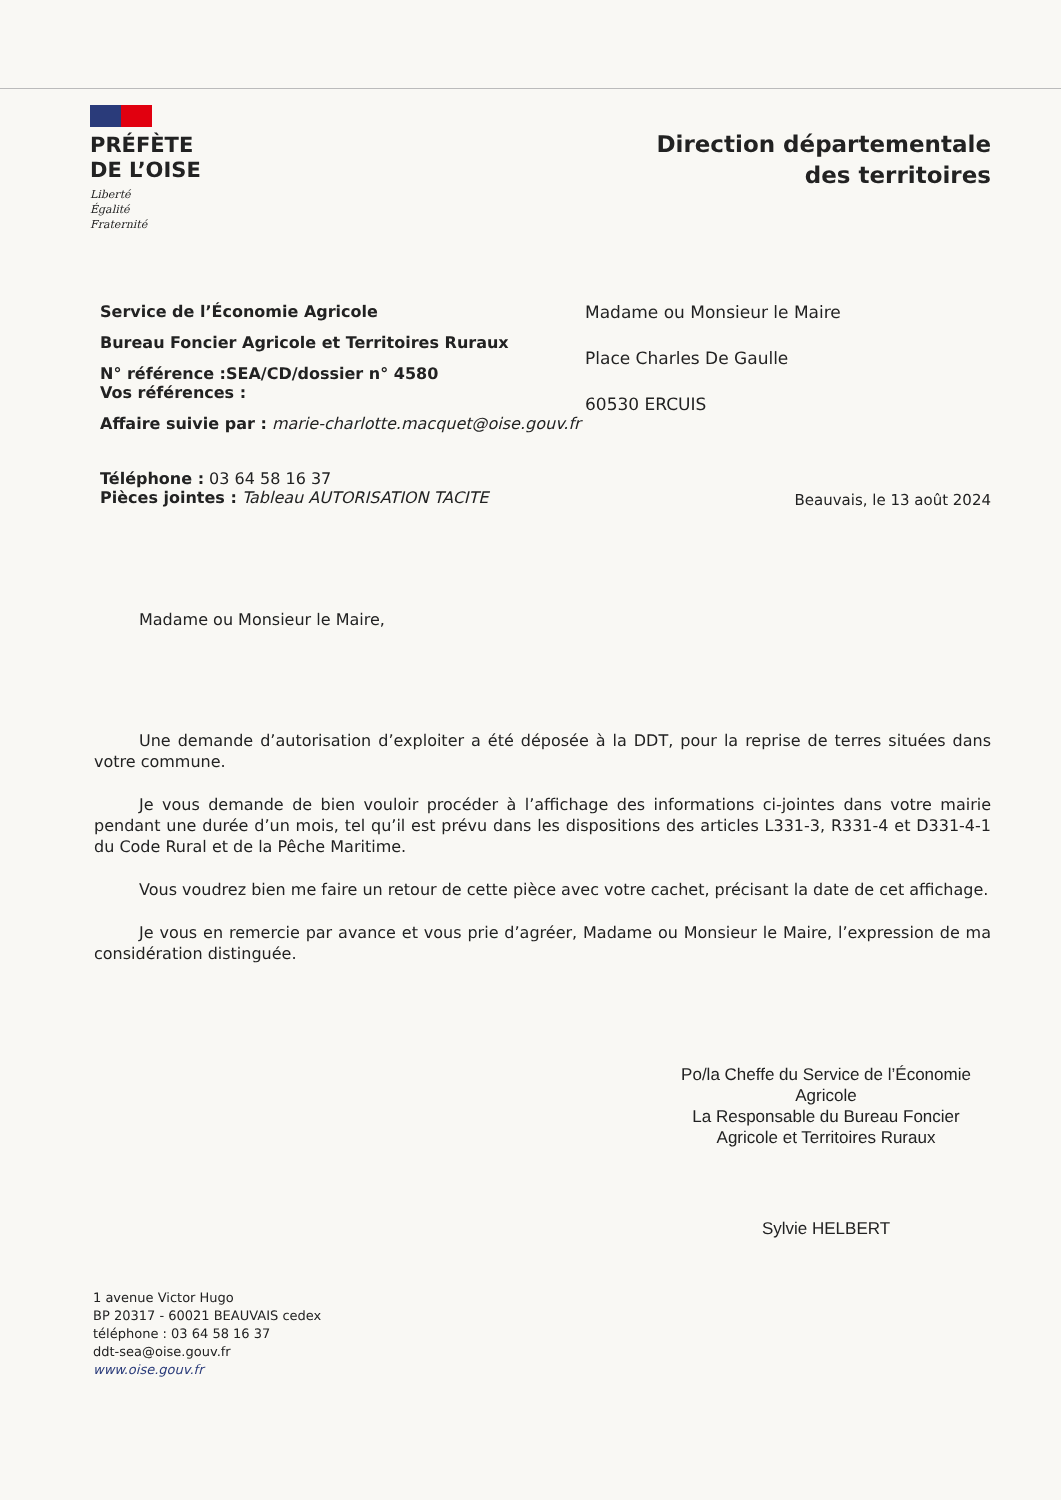PRÉFÈTE
DE L’OISE
Liberté
Égalité
Fraternité
Direction départementale
des territoires
Service de l’Économie Agricole
Bureau Foncier Agricole et Territoires Ruraux
N° référence :SEA/CD/dossier n° 4580
Vos références :
Affaire suivie par : marie-charlotte.macquet@oise.gouv.fr
Téléphone : 03 64 58 16 37
Pièces jointes : Tableau AUTORISATION TACITE
Madame ou Monsieur le Maire
Place Charles De Gaulle
60530 ERCUIS
Beauvais, le 13 août 2024
Madame ou Monsieur le Maire,
Une demande d’autorisation d’exploiter a été déposée à la DDT, pour la reprise de terres situées dans votre commune.
Je vous demande de bien vouloir procéder à l’affichage des informations ci-jointes dans votre mairie pendant une durée d’un mois, tel qu’il est prévu dans les dispositions des articles L331-3, R331-4 et D331-4-1 du Code Rural et de la Pêche Maritime.
Vous voudrez bien me faire un retour de cette pièce avec votre cachet, précisant la date de cet affichage.
Je vous en remercie par avance et vous prie d’agréer, Madame ou Monsieur le Maire, l’expression de ma considération distinguée.
Po/la Cheffe du Service de l’Économie Agricole
La Responsable du Bureau Foncier Agricole et Territoires Ruraux
Sylvie HELBERT
1 avenue Victor Hugo
BP 20317 - 60021 BEAUVAIS cedex
téléphone : 03 64 58 16 37
ddt-sea@oise.gouv.fr
www.oise.gouv.fr